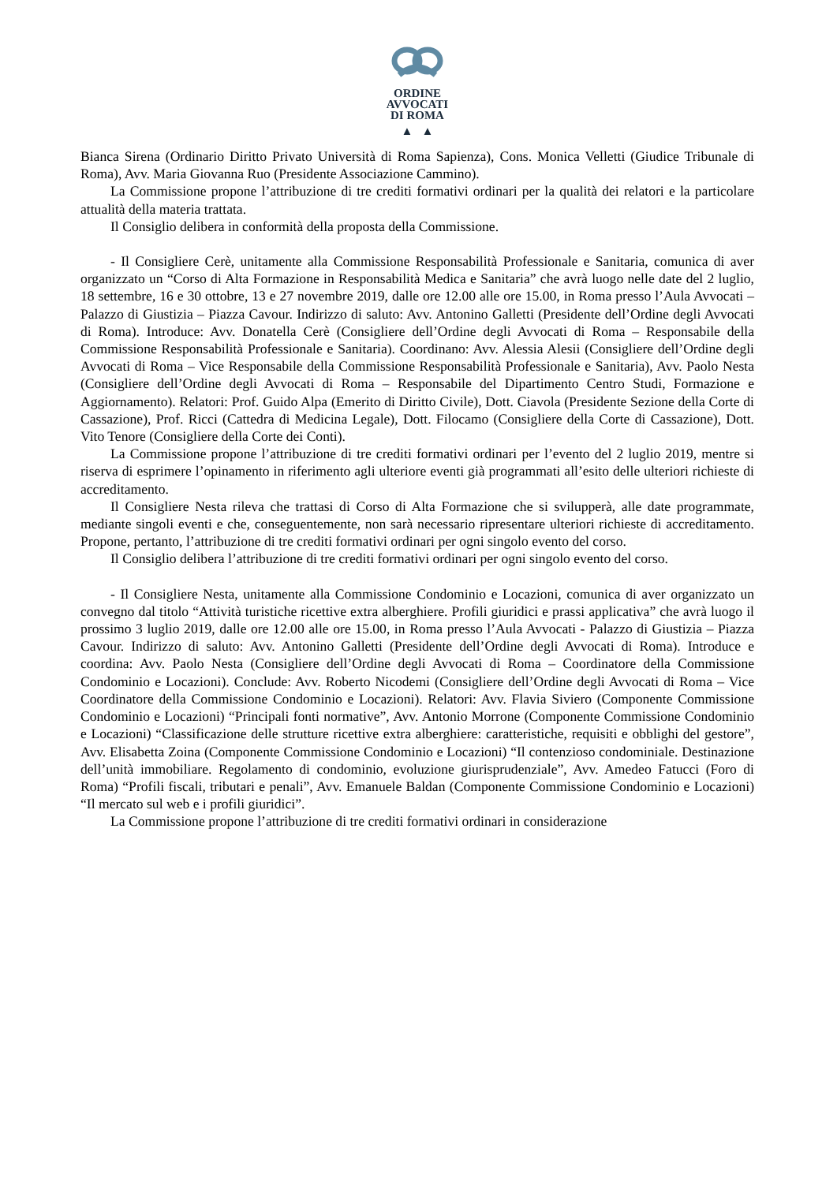ORDINE
AVVOCATI
DI ROMA
▲ ▲
Bianca Sirena (Ordinario Diritto Privato Università di Roma Sapienza), Cons. Monica Velletti (Giudice Tribunale di Roma), Avv. Maria Giovanna Ruo (Presidente Associazione Cammino).
La Commissione propone l’attribuzione di tre crediti formativi ordinari per la qualità dei relatori e la particolare attualità della materia trattata.
Il Consiglio delibera in conformità della proposta della Commissione.
- Il Consigliere Cerè, unitamente alla Commissione Responsabilità Professionale e Sanitaria, comunica di aver organizzato un “Corso di Alta Formazione in Responsabilità Medica e Sanitaria” che avrà luogo nelle date del 2 luglio, 18 settembre, 16 e 30 ottobre, 13 e 27 novembre 2019, dalle ore 12.00 alle ore 15.00, in Roma presso l’Aula Avvocati – Palazzo di Giustizia – Piazza Cavour. Indirizzo di saluto: Avv. Antonino Galletti (Presidente dell’Ordine degli Avvocati di Roma). Introduce: Avv. Donatella Cerè (Consigliere dell’Ordine degli Avvocati di Roma – Responsabile della Commissione Responsabilità Professionale e Sanitaria). Coordinano: Avv. Alessia Alesii (Consigliere dell’Ordine degli Avvocati di Roma – Vice Responsabile della Commissione Responsabilità Professionale e Sanitaria), Avv. Paolo Nesta (Consigliere dell’Ordine degli Avvocati di Roma – Responsabile del Dipartimento Centro Studi, Formazione e Aggiornamento). Relatori: Prof. Guido Alpa (Emerito di Diritto Civile), Dott. Ciavola (Presidente Sezione della Corte di Cassazione), Prof. Ricci (Cattedra di Medicina Legale), Dott. Filocamo (Consigliere della Corte di Cassazione), Dott. Vito Tenore (Consigliere della Corte dei Conti).
La Commissione propone l’attribuzione di tre crediti formativi ordinari per l’evento del 2 luglio 2019, mentre si riserva di esprimere l’opinamento in riferimento agli ulteriore eventi già programmati all’esito delle ulteriori richieste di accreditamento.
Il Consigliere Nesta rileva che trattasi di Corso di Alta Formazione che si svilupperà, alle date programmate, mediante singoli eventi e che, conseguentemente, non sarà necessario ripresentare ulteriori richieste di accreditamento. Propone, pertanto, l’attribuzione di tre crediti formativi ordinari per ogni singolo evento del corso.
Il Consiglio delibera l’attribuzione di tre crediti formativi ordinari per ogni singolo evento del corso.
- Il Consigliere Nesta, unitamente alla Commissione Condominio e Locazioni, comunica di aver organizzato un convegno dal titolo “Attività turistiche ricettive extra alberghiere. Profili giuridici e prassi applicativa” che avrà luogo il prossimo 3 luglio 2019, dalle ore 12.00 alle ore 15.00, in Roma presso l’Aula Avvocati - Palazzo di Giustizia – Piazza Cavour. Indirizzo di saluto: Avv. Antonino Galletti (Presidente dell’Ordine degli Avvocati di Roma). Introduce e coordina: Avv. Paolo Nesta (Consigliere dell’Ordine degli Avvocati di Roma – Coordinatore della Commissione Condominio e Locazioni). Conclude: Avv. Roberto Nicodemi (Consigliere dell’Ordine degli Avvocati di Roma – Vice Coordinatore della Commissione Condominio e Locazioni). Relatori: Avv. Flavia Siviero (Componente Commissione Condominio e Locazioni) “Principali fonti normative”, Avv. Antonio Morrone (Componente Commissione Condominio e Locazioni) “Classificazione delle strutture ricettive extra alberghiere: caratteristiche, requisiti e obblighi del gestore”, Avv. Elisabetta Zoina (Componente Commissione Condominio e Locazioni) “Il contenzioso condominiale. Destinazione dell’unità immobiliare. Regolamento di condominio, evoluzione giurisprudenziale”, Avv. Amedeo Fatucci (Foro di Roma) “Profili fiscali, tributari e penali”, Avv. Emanuele Baldan (Componente Commissione Condominio e Locazioni) “Il mercato sul web e i profili giuridici”.
La Commissione propone l’attribuzione di tre crediti formativi ordinari in considerazione